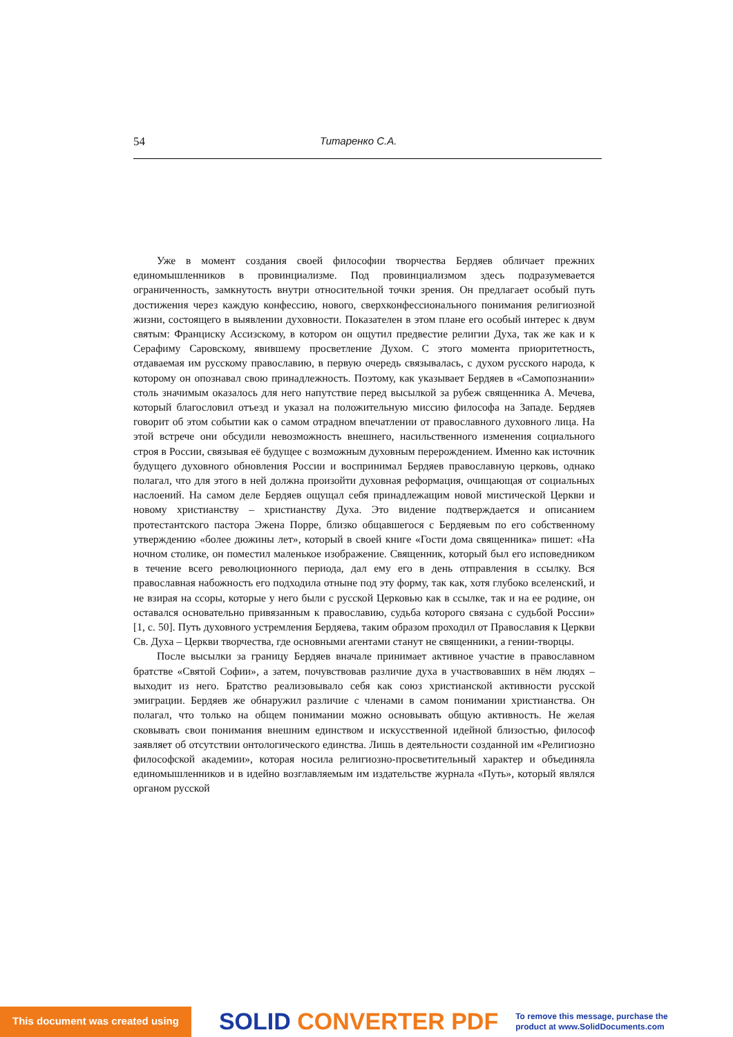54 Титаренко С.А.
Уже в момент создания своей философии творчества Бердяев обличает прежних единомышленников в провинциализме. Под провинциализмом здесь подразумевается ограниченность, замкнутость внутри относительной точки зрения. Он предлагает особый путь достижения через каждую конфессию, нового, сверхконфессионального понимания религиозной жизни, состоящего в выявлении духовности. Показателен в этом плане его особый интерес к двум святым: Франциску Ассизскому, в котором он ощутил предвестие религии Духа, так же как и к Серафиму Саровскому, явившему просветление Духом. С этого момента приоритетность, отдаваемая им русскому православию, в первую очередь связывалась, с духом русского народа, к которому он опознавал свою принадлежность. Поэтому, как указывает Бердяев в «Самопознании» столь значимым оказалось для него напутствие перед высылкой за рубеж священника А. Мечева, который благословил отъезд и указал на положительную миссию философа на Западе. Бердяев говорит об этом событии как о самом отрадном впечатлении от православного духовного лица. На этой встрече они обсудили невозможность внешнего, насильственного изменения социального строя в России, связывая её будущее с возможным духовным перерождением. Именно как источник будущего духовного обновления России и воспринимал Бердяев православную церковь, однако полагал, что для этого в ней должна произойти духовная реформация, очищающая от социальных наслоений. На самом деле Бердяев ощущал себя принадлежащим новой мистической Церкви и новому христианству – христианству Духа. Это видение подтверждается и описанием протестантского пастора Эжена Порре, близко общавшегося с Бердяевым по его собственному утверждению «более дюжины лет», который в своей книге «Гости дома священника» пишет: «На ночном столике, он поместил маленькое изображение. Священник, который был его исповедником в течение всего революционного периода, дал ему его в день отправления в ссылку. Вся православная набожность его подходила отныне под эту форму, так как, хотя глубоко вселенский, и не взирая на ссоры, которые у него были с русской Церковью как в ссылке, так и на ее родине, он оставался основательно привязанным к православию, судьба которого связана с судьбой России» [1, с. 50]. Путь духовного устремления Бердяева, таким образом проходил от Православия к Церкви Св. Духа – Церкви творчества, где основными агентами станут не священники, а гении-творцы.
После высылки за границу Бердяев вначале принимает активное участие в православном братстве «Святой Софии», а затем, почувствовав различие духа в участвовавших в нём людях – выходит из него. Братство реализовывало себя как союз христианской активности русской эмиграции. Бердяев же обнаружил различие с членами в самом понимании христианства. Он полагал, что только на общем понимании можно основывать общую активность. Не желая сковывать свои понимания внешним единством и искусственной идейной близостью, философ заявляет об отсутствии онтологического единства. Лишь в деятельности созданной им «Религиозно философской академии», которая носила религиозно-просветительный характер и объединяла единомышленников и в идейно возглавляемым им издательстве журнала «Путь», который являлся органом русской
This document was created using
SOLID CONVERTER PDF
To remove this message, purchase the
product at www.SolidDocuments.com